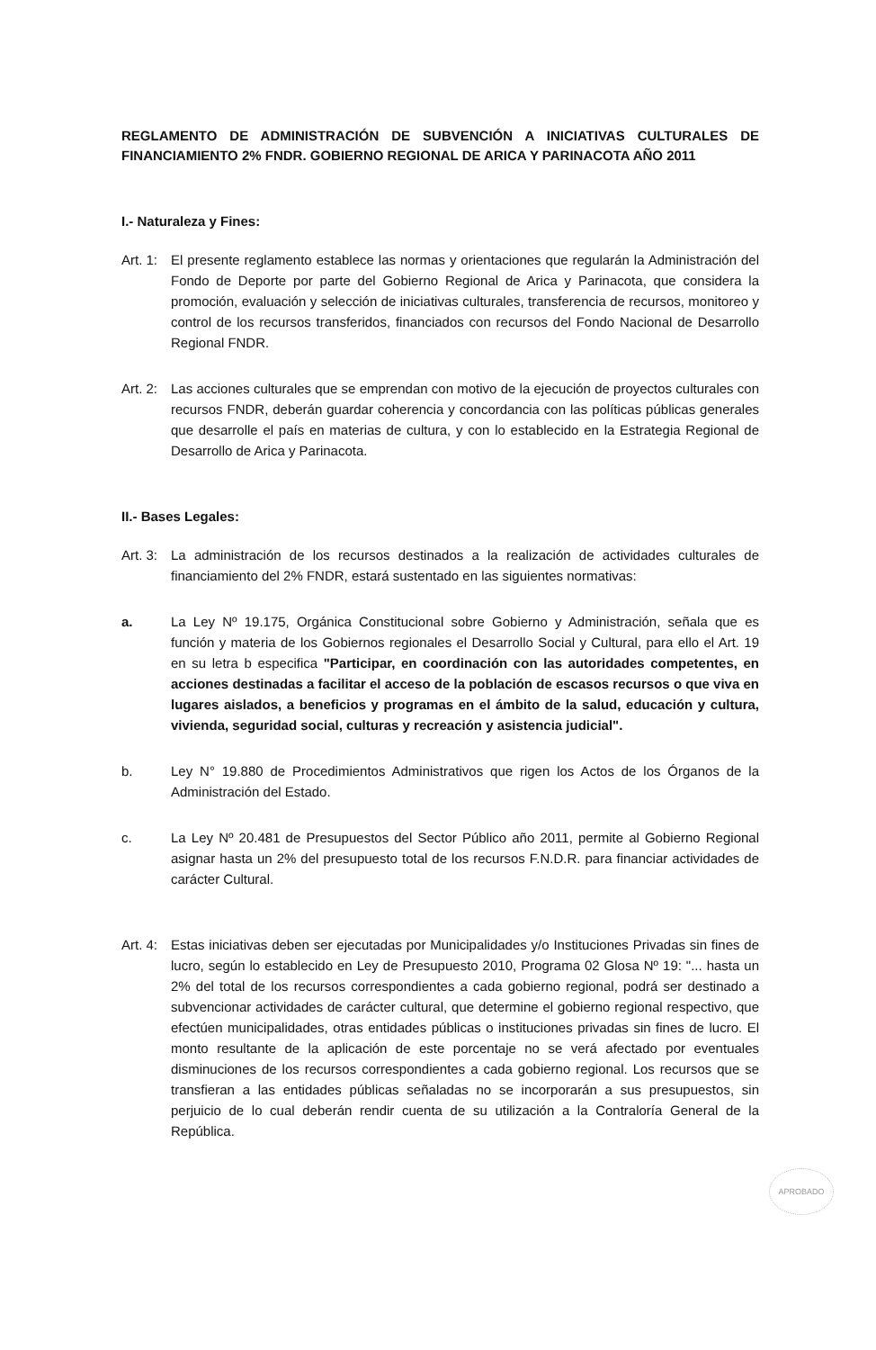REGLAMENTO DE ADMINISTRACIÓN DE SUBVENCIÓN A INICIATIVAS CULTURALES DE FINANCIAMIENTO 2% FNDR. GOBIERNO REGIONAL DE ARICA Y PARINACOTA AÑO 2011
I.- Naturaleza y Fines:
Art. 1:
El presente reglamento establece las normas y orientaciones que regularán la Administración del Fondo de Deporte por parte del Gobierno Regional de Arica y Parinacota, que considera la promoción, evaluación y selección de iniciativas culturales, transferencia de recursos, monitoreo y control de los recursos transferidos, financiados con recursos del Fondo Nacional de Desarrollo Regional FNDR.
Art. 2:
Las acciones culturales que se emprendan con motivo de la ejecución de proyectos culturales con recursos FNDR, deberán guardar coherencia y concordancia con las políticas públicas generales que desarrolle el país en materias de cultura, y con lo establecido en la Estrategia Regional de Desarrollo de Arica y Parinacota.
II.- Bases Legales:
Art. 3:
La administración de los recursos destinados a la realización de actividades culturales de financiamiento del 2% FNDR, estará sustentado en las siguientes normativas:
a. La Ley Nº 19.175, Orgánica Constitucional sobre Gobierno y Administración, señala que es función y materia de los Gobiernos regionales el Desarrollo Social y Cultural, para ello el Art. 19 en su letra b especifica "Participar, en coordinación con las autoridades competentes, en acciones destinadas a facilitar el acceso de la población de escasos recursos o que viva en lugares aislados, a beneficios y programas en el ámbito de la salud, educación y cultura, vivienda, seguridad social, culturas y recreación y asistencia judicial".
b. Ley N° 19.880 de Procedimientos Administrativos que rigen los Actos de los Órganos de la Administración del Estado.
c. La Ley Nº 20.481 de Presupuestos del Sector Público año 2011, permite al Gobierno Regional asignar hasta un 2% del presupuesto total de los recursos F.N.D.R. para financiar actividades de carácter Cultural.
Art. 4:
Estas iniciativas deben ser ejecutadas por Municipalidades y/o Instituciones Privadas sin fines de lucro, según lo establecido en Ley de Presupuesto 2010, Programa 02 Glosa Nº 19: "... hasta un 2% del total de los recursos correspondientes a cada gobierno regional, podrá ser destinado a subvencionar actividades de carácter cultural, que determine el gobierno regional respectivo, que efectúen municipalidades, otras entidades públicas o instituciones privadas sin fines de lucro. El monto resultante de la aplicación de este porcentaje no se verá afectado por eventuales disminuciones de los recursos correspondientes a cada gobierno regional. Los recursos que se transfieran a las entidades públicas señaladas no se incorporarán a sus presupuestos, sin perjuicio de lo cual deberán rendir cuenta de su utilización a la Contraloría General de la República.
APROBADO